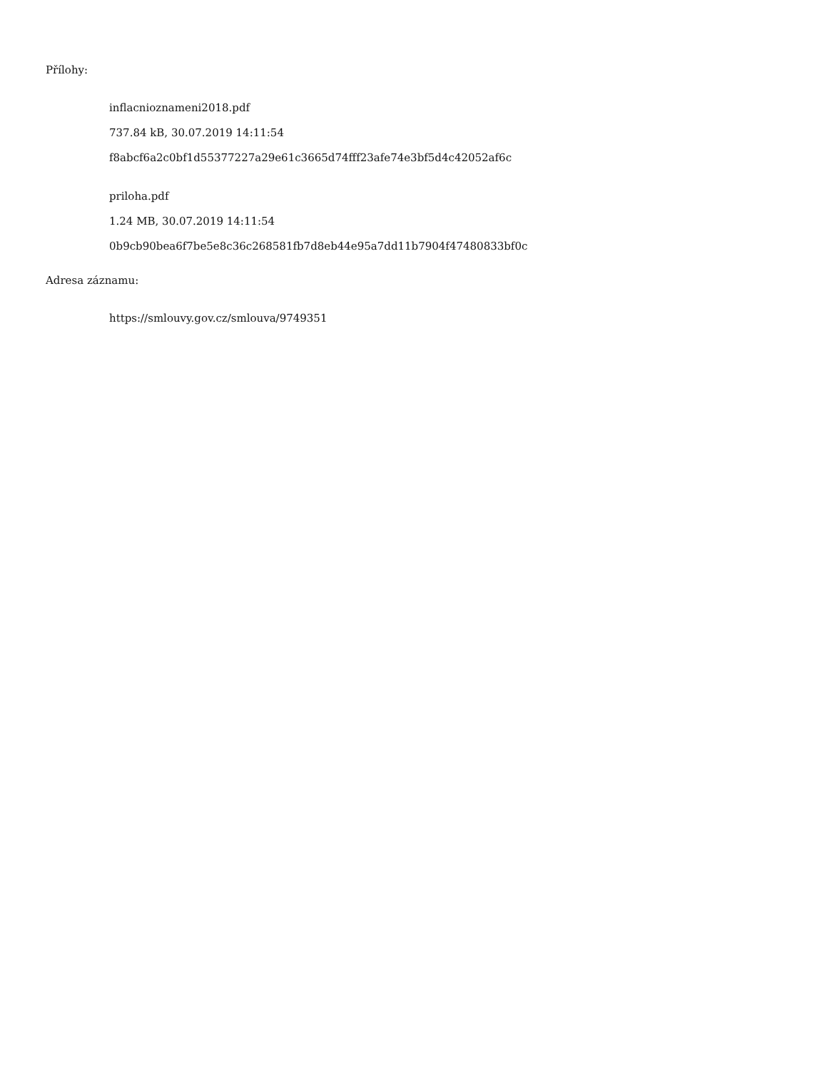Přílohy:
inflacnioznameni2018.pdf
737.84 kB, 30.07.2019 14:11:54
f8abcf6a2c0bf1d55377227a29e61c3665d74fff23afe74e3bf5d4c42052af6c
priloha.pdf
1.24 MB, 30.07.2019 14:11:54
0b9cb90bea6f7be5e8c36c268581fb7d8eb44e95a7dd11b7904f47480833bf0c
Adresa záznamu:
https://smlouvy.gov.cz/smlouva/9749351